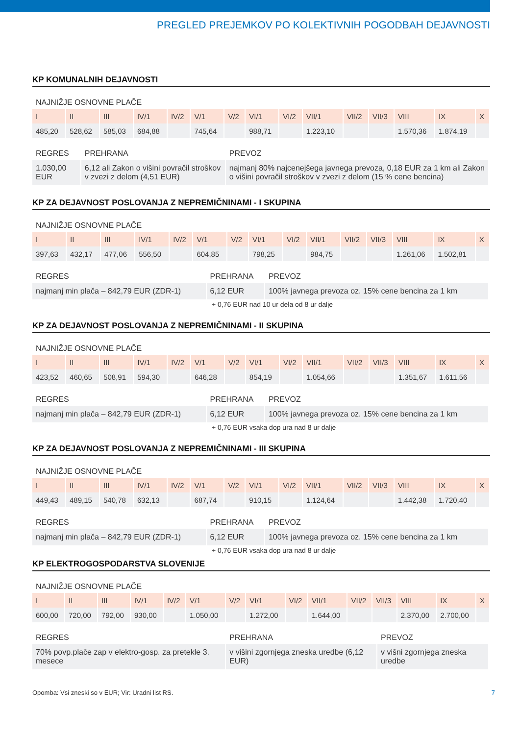PREGLED PREJEMKOV PO KOLEKTIVNIH POGODBAH DEJAVNOSTI
KP KOMUNALNIH DEJAVNOSTI
NAJNIŽJE OSNOVNE PLAČE
| I | II | III | IV/1 | IV/2 | V/1 | V/2 | VI/1 | VI/2 | VII/1 | VII/2 | VII/3 | VIII | IX | X |
| 485,20 | 528,62 | 585,03 | 684,88 | | 745,64 | | 988,71 | | 1.223,10 | | | 1.570,36 | 1.874,19 | |
| REGRES | PREHRANA | PREVOZ |
| 1.030,00 EUR | 6,12 ali Zakon o višini povračil stroškov v zvezi z delom (4,51 EUR) | najmanj 80% najcenejšega javnega prevoza, 0,18 EUR za 1 km ali Zakon o višini povračil stroškov v zvezi z delom (15 % cene bencina) |
KP ZA DEJAVNOST POSLOVANJA Z NEPREMIČNINAMI - I SKUPINA
NAJNIŽJE OSNOVNE PLAČE
| I | II | III | IV/1 | IV/2 | V/1 | V/2 | VI/1 | VI/2 | VII/1 | VII/2 | VII/3 | VIII | IX | X |
| 397,63 | 432,17 | 477,06 | 556,50 | | 604,85 | | 798,25 | | 984,75 | | | 1.261,06 | 1.502,81 | |
| REGRES | PREHRANA | PREVOZ |
| najmanj min plača – 842,79 EUR (ZDR-1) | 6,12 EUR | 100% javnega prevoza oz. 15% cene bencina za 1 km |
+ 0,76 EUR nad 10 ur dela od 8 ur dalje
KP ZA DEJAVNOST POSLOVANJA Z NEPREMIČNINAMI - II SKUPINA
NAJNIŽJE OSNOVNE PLAČE
| I | II | III | IV/1 | IV/2 | V/1 | V/2 | VI/1 | VI/2 | VII/1 | VII/2 | VII/3 | VIII | IX | X |
| 423,52 | 460,65 | 508,91 | 594,30 | | 646,28 | | 854,19 | | 1.054,66 | | | 1.351,67 | 1.611,56 | |
| REGRES | PREHRANA | PREVOZ |
| najmanj min plača – 842,79 EUR (ZDR-1) | 6,12 EUR | 100% javnega prevoza oz. 15% cene bencina za 1 km |
+ 0,76 EUR vsaka dop ura nad 8 ur dalje
KP ZA DEJAVNOST POSLOVANJA Z NEPREMIČNINAMI - III SKUPINA
NAJNIŽJE OSNOVNE PLAČE
| I | II | III | IV/1 | IV/2 | V/1 | V/2 | VI/1 | VI/2 | VII/1 | VII/2 | VII/3 | VIII | IX | X |
| 449,43 | 489,15 | 540,78 | 632,13 | | 687,74 | | 910,15 | | 1.124,64 | | | 1.442,38 | 1.720,40 | |
| REGRES | PREHRANA | PREVOZ |
| najmanj min plača – 842,79 EUR (ZDR-1) | 6,12 EUR | 100% javnega prevoza oz. 15% cene bencina za 1 km |
+ 0,76 EUR vsaka dop ura nad 8 ur dalje
KP ELEKTROGOSPODARSTVA SLOVENIJE
NAJNIŽJE OSNOVNE PLAČE
| I | II | III | IV/1 | IV/2 | V/1 | V/2 | VI/1 | VI/2 | VII/1 | VII/2 | VII/3 | VIII | IX | X |
| 600,00 | 720,00 | 792,00 | 930,00 | | 1.050,00 | | 1.272,00 | | 1.644,00 | | | 2.370,00 | 2.700,00 | |
| REGRES | PREHRANA | PREVOZ |
| 70% povp.plače zap v elektro-gosp. za pretekle 3. mesece | v višini zgornjega zneska uredbe (6,12 EUR) | v višni zgornjega zneska uredbe |
Opomba: Vsi zneski so v EUR; Vir: Uradni list RS. 7